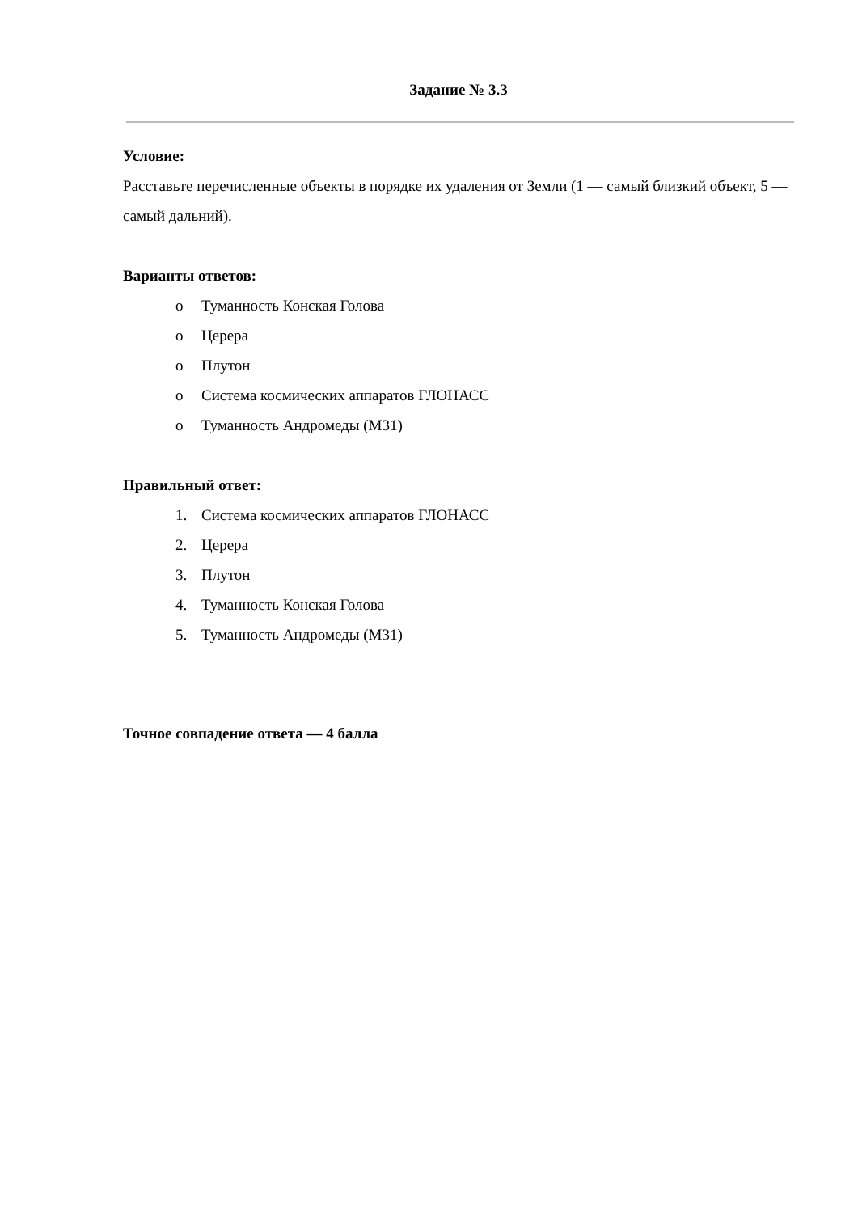Задание № 3.3
Условие:
Расставьте перечисленные объекты в порядке их удаления от Земли (1 — самый близкий объект, 5 — самый дальний).
Варианты ответов:
o Туманность Конская Голова
o Церера
o Плутон
o Система космических аппаратов ГЛОНАСС
o Туманность Андромеды (M31)
Правильный ответ:
1. Система космических аппаратов ГЛОНАСС
2. Церера
3. Плутон
4. Туманность Конская Голова
5. Туманность Андромеды (M31)
Точное совпадение ответа — 4 балла